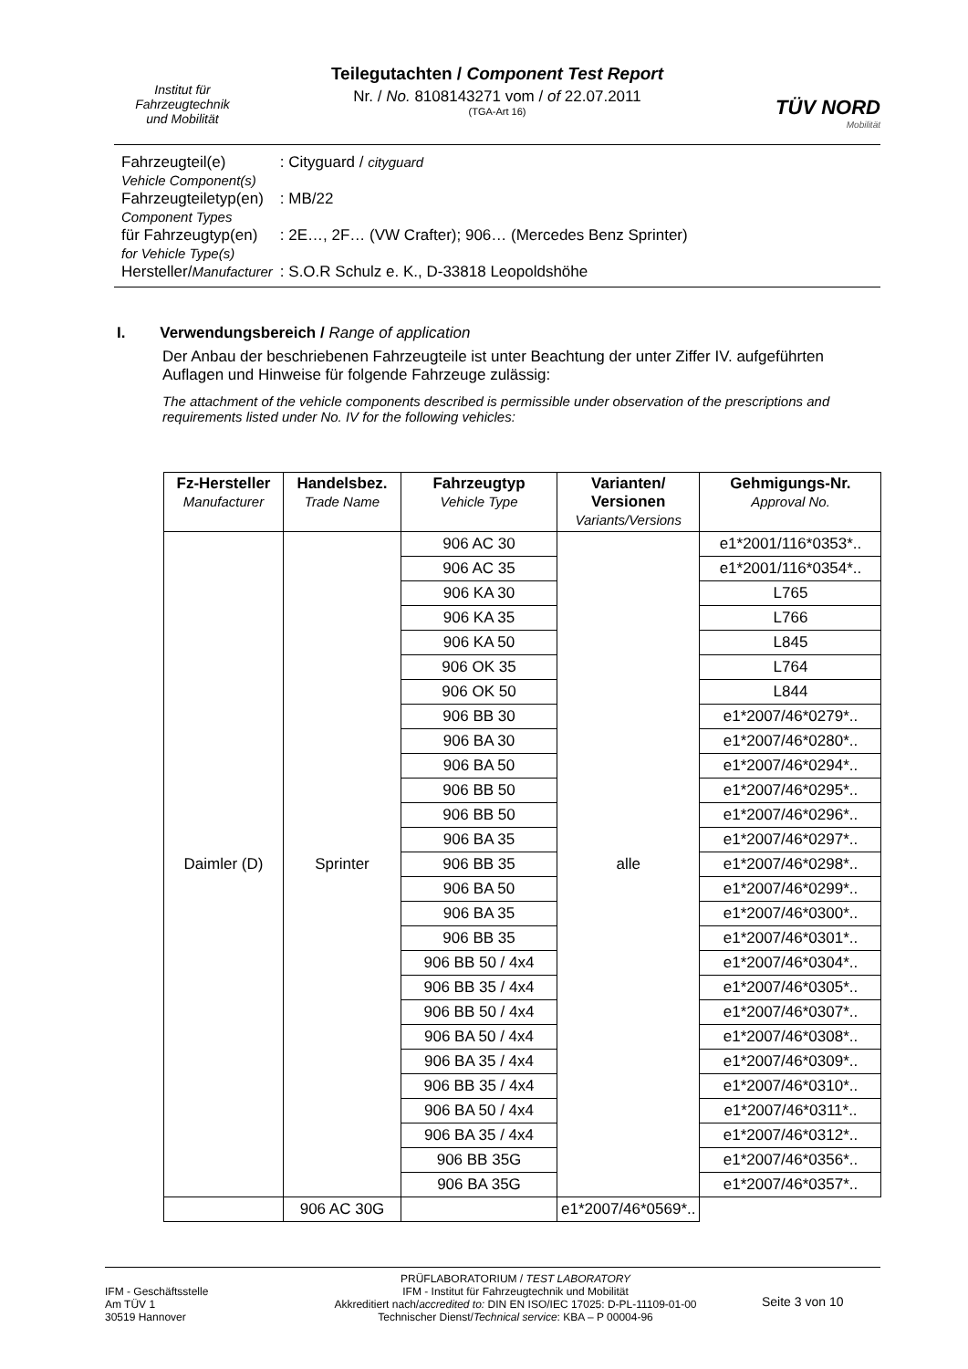Institut für
Fahrzeugtechnik
und Mobilität
Teilegutachten / Component Test Report
Nr. / No. 8108143271 vom / of 22.07.2011
(TGA-Art 16)
TÜV NORD
Mobilität
| Fahrzeugteil(e) Vehicle Component(s) | : Cityguard / cityguard |
| Fahrzeugteiletyp(en) Component Types | : MB/22 |
| für Fahrzeugtyp(en) for Vehicle Type(s) | : 2E…, 2F… (VW Crafter); 906… (Mercedes Benz Sprinter) |
| Hersteller/ Manufacturer | : S.O.R Schulz e. K., D-33818 Leopoldshöhe |
I. Verwendungsbereich / Range of application
Der Anbau der beschriebenen Fahrzeugteile ist unter Beachtung der unter Ziffer IV. aufgeführten Auflagen und Hinweise für folgende Fahrzeuge zulässig:
The attachment of the vehicle components described is permissible under observation of the prescriptions and requirements listed under No. IV for the following vehicles:
| Fz-Hersteller Manufacturer | Handelsbez. Trade Name | Fahrzeugtyp Vehicle Type | Varianten/ Versionen Variants/Versions | Gehmigungs-Nr. Approval No. |
| --- | --- | --- | --- | --- |
| Daimler (D) | Sprinter | 906 AC 30 | alle | e1*2001/116*0353*.. |
| | | 906 AC 35 | | e1*2001/116*0354*.. |
| | | 906 KA 30 | | L765 |
| | | 906 KA 35 | | L766 |
| | | 906 KA 50 | | L845 |
| | | 906 OK 35 | | L764 |
| | | 906 OK 50 | | L844 |
| | | 906 BB 30 | | e1*2007/46*0279*.. |
| | | 906 BA 30 | | e1*2007/46*0280*.. |
| | | 906 BA 50 | | e1*2007/46*0294*.. |
| | | 906 BB 50 | | e1*2007/46*0295*.. |
| | | 906 BB 50 | | e1*2007/46*0296*.. |
| | | 906 BA 35 | | e1*2007/46*0297*.. |
| | | 906 BB 35 | | e1*2007/46*0298*.. |
| | | 906 BA 50 | | e1*2007/46*0299*.. |
| | | 906 BA 35 | | e1*2007/46*0300*.. |
| | | 906 BB 35 | | e1*2007/46*0301*.. |
| | | 906 BB 50 / 4x4 | | e1*2007/46*0304*.. |
| | | 906 BB 35 / 4x4 | | e1*2007/46*0305*.. |
| | | 906 BB 50 / 4x4 | | e1*2007/46*0307*.. |
| | | 906 BA 50 / 4x4 | | e1*2007/46*0308*.. |
| | | 906 BA 35 / 4x4 | | e1*2007/46*0309*.. |
| | | 906 BB 35 / 4x4 | | e1*2007/46*0310*.. |
| | | 906 BA 50 / 4x4 | | e1*2007/46*0311*.. |
| | | 906 BA 35 / 4x4 | | e1*2007/46*0312*.. |
| | | 906 BB 35G | | e1*2007/46*0356*.. |
| | | 906 BA 35G | | e1*2007/46*0357*.. |
| | 906 AC 30G | | e1*2007/46*0569*.. | |
IFM - Geschäftsstelle
Am TÜV 1
30519 Hannover
PRÜFLABORATORIUM / TEST LABORATORY
IFM - Institut für Fahrzeugtechnik und Mobilität
Akkreditiert nach/accredited to: DIN EN ISO/IEC 17025: D-PL-11109-01-00
Technischer Dienst/Technical service: KBA – P 00004-96
Seite 3 von 10